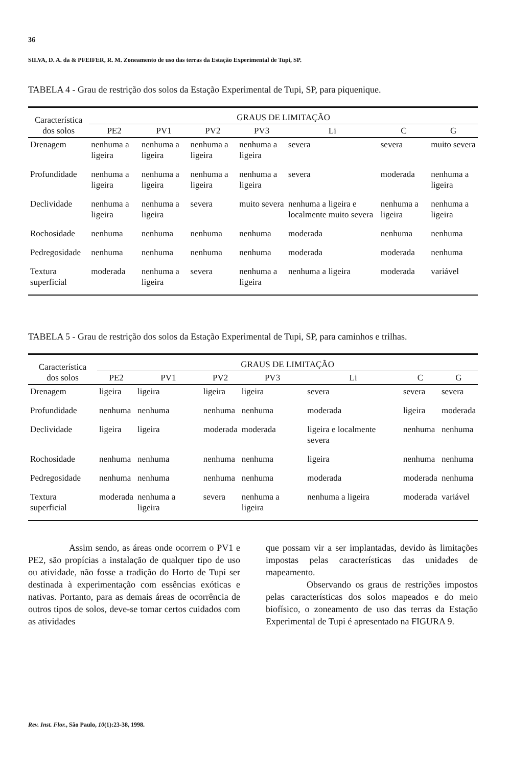36
SILVA, D. A. da & PFEIFER, R. M. Zoneamento de uso das terras da Estação Experimental de Tupi, SP.
TABELA 4 - Grau de restrição dos solos da Estação Experimental de Tupi, SP, para piquenique.
| Característica dos solos | GRAUS DE LIMITAÇÃO | | | | | | |
| --- | --- | --- | --- | --- | --- | --- | --- |
| | PE2 | PV1 | PV2 | PV3 | Li | C | G |
| Drenagem | nenhuma a ligeira | nenhuma a ligeira | nenhuma a ligeira | nenhuma a ligeira | severa | severa | muito severa |
| Profundidade | nenhuma a ligeira | nenhuma a ligeira | nenhuma a ligeira | nenhuma a ligeira | severa | moderada | nenhuma a ligeira |
| Declividade | nenhuma a ligeira | nenhuma a ligeira | severa | muito severa | nenhuma a ligeira e localmente muito severa | nenhuma a ligeira | nenhuma a ligeira |
| Rochosidade | nenhuma | nenhuma | nenhuma | nenhuma | moderada | nenhuma | nenhuma |
| Pedregosidade | nenhuma | nenhuma | nenhuma | nenhuma | moderada | moderada | nenhuma |
| Textura superficial | moderada | nenhuma a ligeira | severa | nenhuma a ligeira | nenhuma a ligeira | moderada | variável |
TABELA 5 - Grau de restrição dos solos da Estação Experimental de Tupi, SP, para caminhos e trilhas.
| Característica dos solos | GRAUS DE LIMITAÇÃO | | | | | | |
| --- | --- | --- | --- | --- | --- | --- | --- |
| | PE2 | PV1 | PV2 | PV3 | Li | C | G |
| Drenagem | ligeira | ligeira | ligeira | ligeira | severa | severa | severa |
| Profundidade | nenhuma | nenhuma | nenhuma | nenhuma | moderada | ligeira | moderada |
| Declividade | ligeira | ligeira | moderada | moderada | ligeira e localmente severa | nenhuma | nenhuma |
| Rochosidade | nenhuma | nenhuma | nenhuma | nenhuma | ligeira | nenhuma | nenhuma |
| Pedregosidade | nenhuma | nenhuma | nenhuma | nenhuma | moderada | moderada | nenhuma |
| Textura superficial | moderada | nenhuma a ligeira | severa | nenhuma a ligeira | nenhuma a ligeira | moderada | variável |
Assim sendo, as áreas onde ocorrem o PV1 e PE2, são propícias a instalação de qualquer tipo de uso ou atividade, não fosse a tradição do Horto de Tupi ser destinada à experimentação com essências exóticas e nativas. Portanto, para as demais áreas de ocorrência de outros tipos de solos, deve-se tomar certos cuidados com as atividades
que possam vir a ser implantadas, devido às limitações impostas pelas características das unidades de mapeamento.
Observando os graus de restrições impostos pelas características dos solos mapeados e do meio biofísico, o zoneamento de uso das terras da Estação Experimental de Tupi é apresentado na FIGURA 9.
Rev. Inst. Flor., São Paulo, 10(1):23-38, 1998.